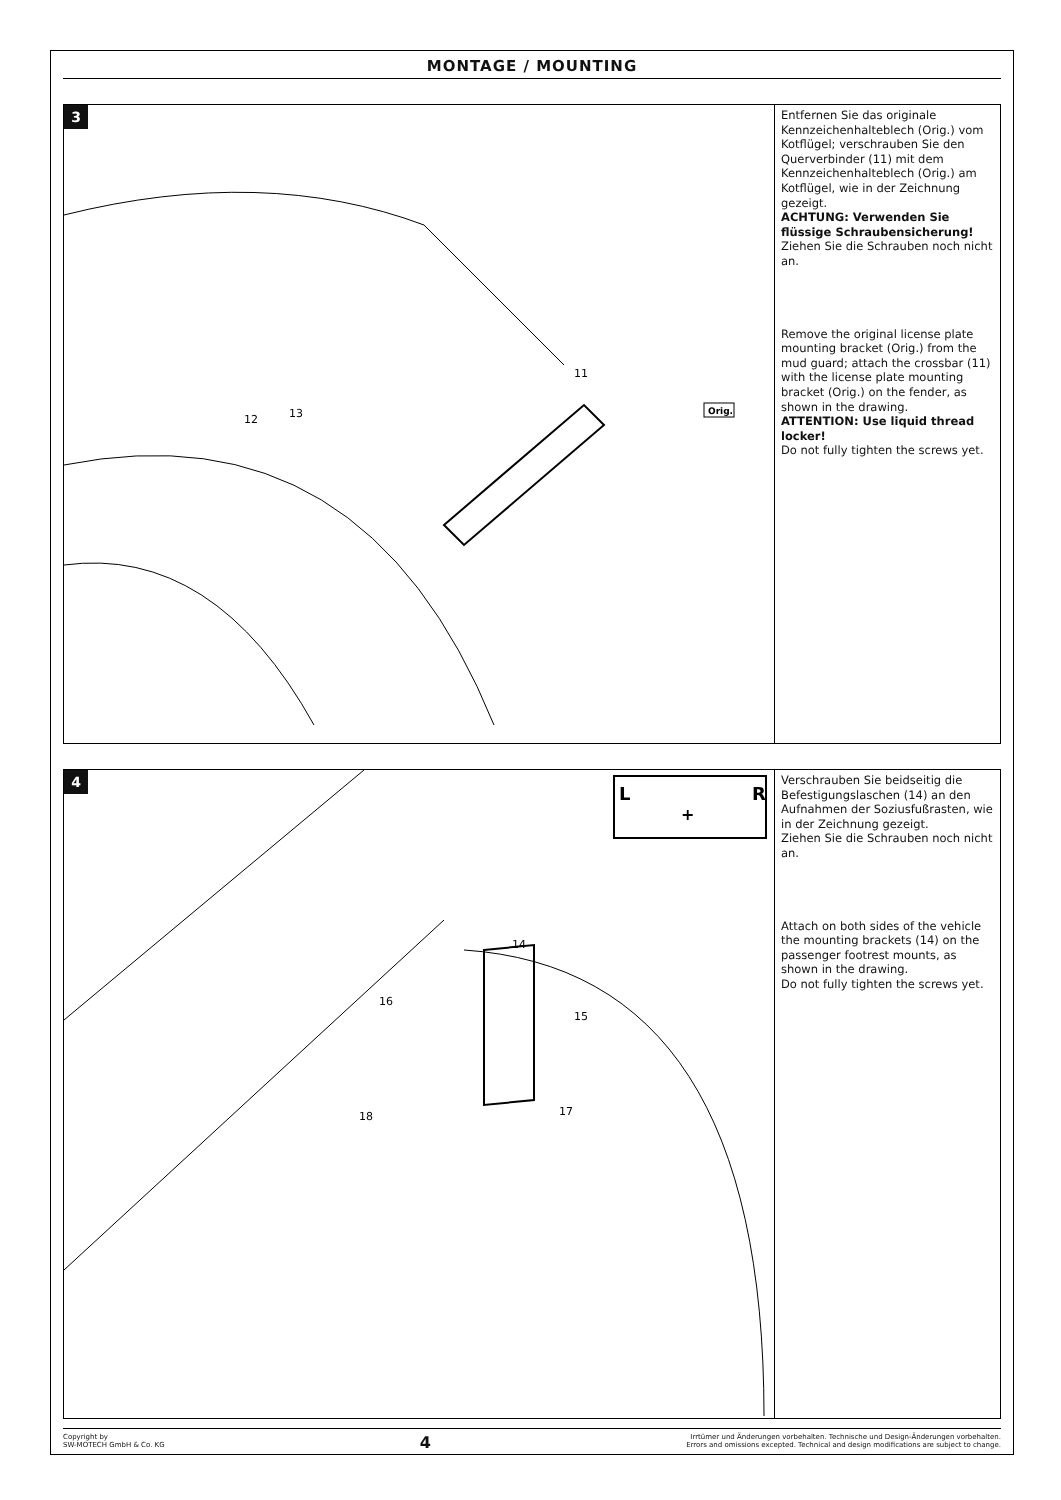MONTAGE / MOUNTING
3
12
13
11
Orig.
Entfernen Sie das originale Kennzeichenhalteblech (Orig.) vom Kotflügel; verschrauben Sie den Querverbinder (11) mit dem Kennzeichenhalteblech (Orig.) am Kotflügel, wie in der Zeichnung gezeigt.
ACHTUNG: Verwenden Sie flüssige Schraubensicherung!
Ziehen Sie die Schrauben noch nicht an.
Remove the original license plate mounting bracket (Orig.) from the mud guard; attach the crossbar (11) with the license plate mounting bracket (Orig.) on the fender, as shown in the drawing.
ATTENTION: Use liquid thread locker!
Do not fully tighten the screws yet.
4
L
R
+
14
16
15
18
17
Verschrauben Sie beidseitig die Befestigungslaschen (14) an den Aufnahmen der Soziusfußrasten, wie in der Zeichnung gezeigt.
Ziehen Sie die Schrauben noch nicht an.
Attach on both sides of the vehicle the mounting brackets (14) on the passenger footrest mounts, as shown in the drawing.
Do not fully tighten the screws yet.
Copyright by
SW-MOTECH GmbH & Co. KG
4
Irrtümer und Änderungen vorbehalten. Technische und Design-Änderungen vorbehalten.
Errors and omissions excepted. Technical and design modifications are subject to change.